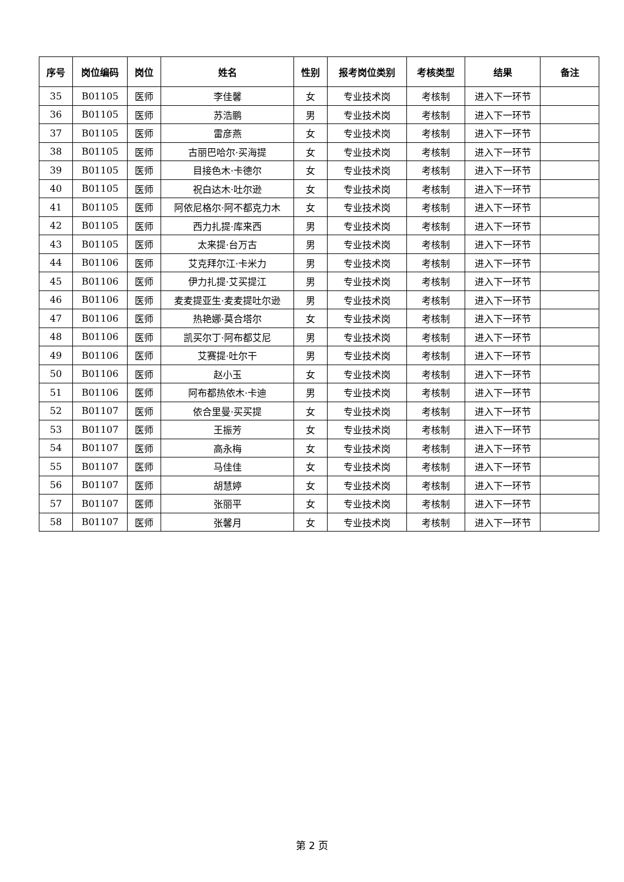| 序号 | 岗位编码 | 岗位 | 姓名 | 性别 | 报考岗位类别 | 考核类型 | 结果 | 备注 |
| --- | --- | --- | --- | --- | --- | --- | --- | --- |
| 35 | B01105 | 医师 | 李佳馨 | 女 | 专业技术岗 | 考核制 | 进入下一环节 | |
| 36 | B01105 | 医师 | 苏浩鹏 | 男 | 专业技术岗 | 考核制 | 进入下一环节 | |
| 37 | B01105 | 医师 | 雷彦燕 | 女 | 专业技术岗 | 考核制 | 进入下一环节 | |
| 38 | B01105 | 医师 | 古丽巴哈尔·买海提 | 女 | 专业技术岗 | 考核制 | 进入下一环节 | |
| 39 | B01105 | 医师 | 目接色木·卡德尔 | 女 | 专业技术岗 | 考核制 | 进入下一环节 | |
| 40 | B01105 | 医师 | 祝白达木·吐尔逊 | 女 | 专业技术岗 | 考核制 | 进入下一环节 | |
| 41 | B01105 | 医师 | 阿依尼格尔·阿不都克力木 | 女 | 专业技术岗 | 考核制 | 进入下一环节 | |
| 42 | B01105 | 医师 | 西力扎提·库来西 | 男 | 专业技术岗 | 考核制 | 进入下一环节 | |
| 43 | B01105 | 医师 | 太来提·台万古 | 男 | 专业技术岗 | 考核制 | 进入下一环节 | |
| 44 | B01106 | 医师 | 艾克拜尔江·卡米力 | 男 | 专业技术岗 | 考核制 | 进入下一环节 | |
| 45 | B01106 | 医师 | 伊力扎提·艾买提江 | 男 | 专业技术岗 | 考核制 | 进入下一环节 | |
| 46 | B01106 | 医师 | 麦麦提亚生·麦麦提吐尔逊 | 男 | 专业技术岗 | 考核制 | 进入下一环节 | |
| 47 | B01106 | 医师 | 热艳娜·莫合塔尔 | 女 | 专业技术岗 | 考核制 | 进入下一环节 | |
| 48 | B01106 | 医师 | 凯买尔丁·阿布都艾尼 | 男 | 专业技术岗 | 考核制 | 进入下一环节 | |
| 49 | B01106 | 医师 | 艾赛提·吐尔干 | 男 | 专业技术岗 | 考核制 | 进入下一环节 | |
| 50 | B01106 | 医师 | 赵小玉 | 女 | 专业技术岗 | 考核制 | 进入下一环节 | |
| 51 | B01106 | 医师 | 阿布都热依木·卡迪 | 男 | 专业技术岗 | 考核制 | 进入下一环节 | |
| 52 | B01107 | 医师 | 依合里曼·买买提 | 女 | 专业技术岗 | 考核制 | 进入下一环节 | |
| 53 | B01107 | 医师 | 王振芳 | 女 | 专业技术岗 | 考核制 | 进入下一环节 | |
| 54 | B01107 | 医师 | 高永梅 | 女 | 专业技术岗 | 考核制 | 进入下一环节 | |
| 55 | B01107 | 医师 | 马佳佳 | 女 | 专业技术岗 | 考核制 | 进入下一环节 | |
| 56 | B01107 | 医师 | 胡慧婷 | 女 | 专业技术岗 | 考核制 | 进入下一环节 | |
| 57 | B01107 | 医师 | 张丽平 | 女 | 专业技术岗 | 考核制 | 进入下一环节 | |
| 58 | B01107 | 医师 | 张馨月 | 女 | 专业技术岗 | 考核制 | 进入下一环节 | |
第 2 页